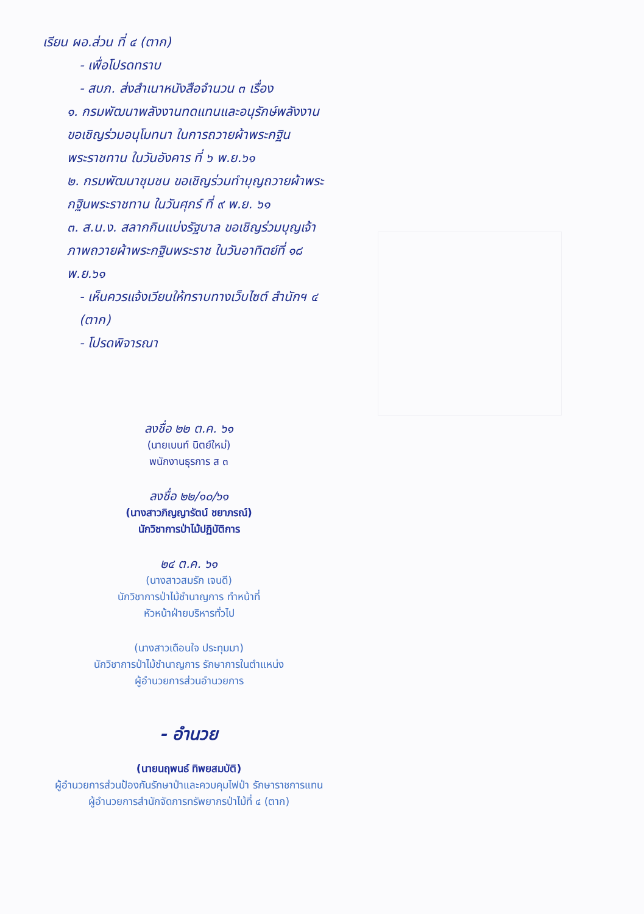เรียน ผอ.ส่วน ที่ ๔ (ตาก)
- เพื่อโปรดทราบ
- สบภ. ส่งสำเนาหนังสือจำนวน ๓ เรื่อง
๑. กรมพัฒนาพลังงานทดแทนและอนุรักษ์พลังงาน ขอเชิญร่วมอนุโมทนา ในการถวายผ้าพระกฐินพระราชทาน ในวันอังคาร ที่ ๖ พ.ย.๖๑
๒. กรมพัฒนาชุมชน ขอเชิญร่วมทำบุญถวายผ้าพระกฐินพระราชทาน ในวันศุกร์ ที่ ๙ พ.ย. ๖๑
๓. ส.น.ง. สลากกินแบ่งรัฐบาล ขอเชิญร่วมบุญเจ้าภาพถวายผ้าพระกฐินพระราช ในวันอาทิตย์ที่ ๑๘ พ.ย.๖๑
- เห็นควรแจ้งเวียนให้ทราบทางเว็บไซต์ สำนักฯ ๔ (ตาก)
- โปรดพิจารณา
ลงชื่อ ๒๒ ต.ค. ๖๑
(นายเบนท์ นิตย์ใหม่)
พนักงานธุรการ ส ๓
ลงชื่อ ๒๒/๑๐/๖๑
(นางสาวภิญญารัตน์ ชยาภรณ์)
นักวิชาการป่าไม้ปฏิบัติการ
๒๔ ต.ค. ๖๑
(นางสาวสมรัก เจนดี)
นักวิชาการป่าไม้ชำนาญการ ทำหน้าที่
หัวหน้าฝ่ายบริหารทั่วไป
(นางสาวเดือนใจ ประทุมมา)
นักวิชาการป่าไม้ชำนาญการ รักษาการในตำแหน่ง
ผู้อำนวยการส่วนอำนวยการ
- อำนวย
(นายนฤพนธ์ ทิพยสมบัติ)
ผู้อำนวยการส่วนป้องกันรักษาป่าและควบคุมไฟป่า รักษาราชการแทน
ผู้อำนวยการสำนักจัดการทรัพยากรป่าไม้ที่ ๔ (ตาก)